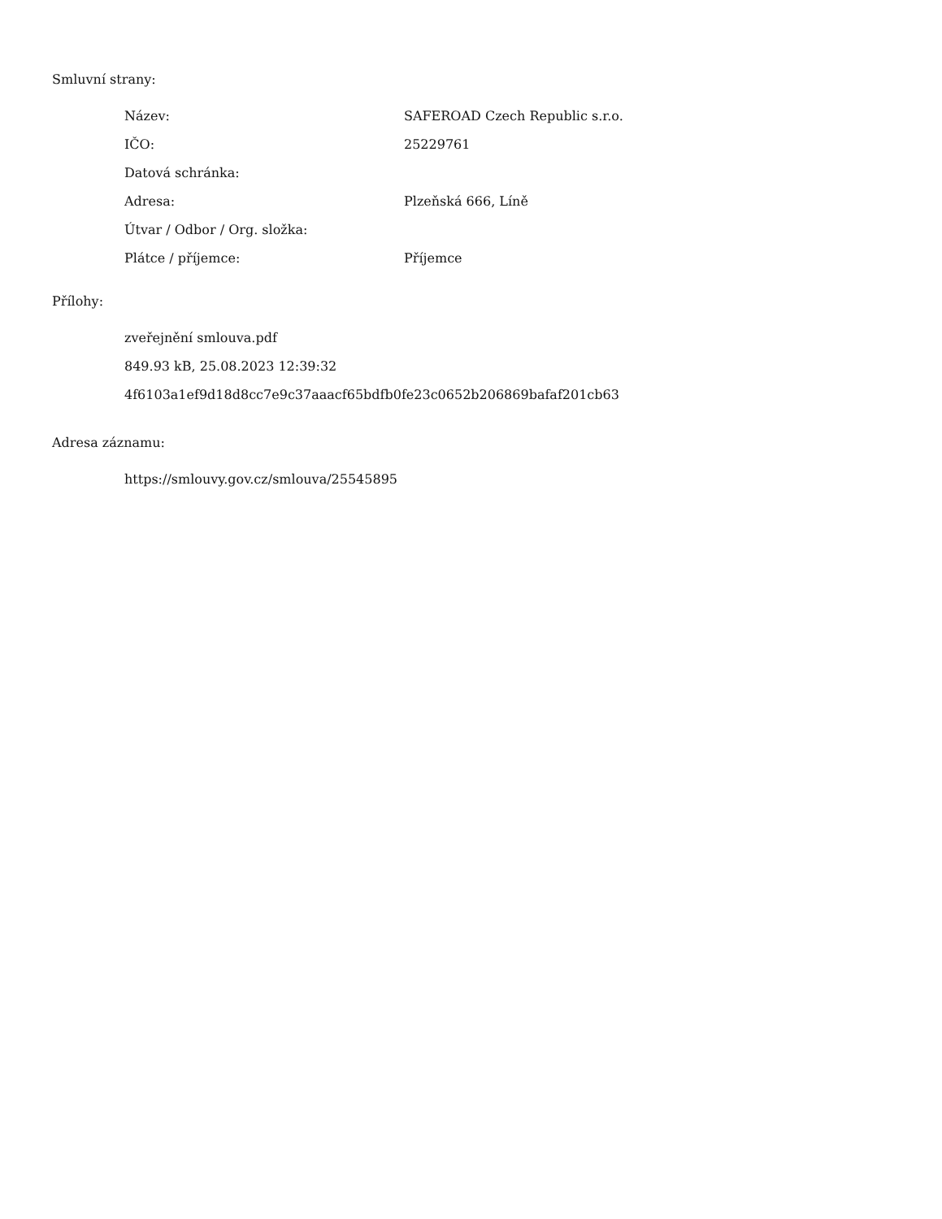Smluvní strany:
| Název: | SAFEROAD Czech Republic s.r.o. |
| IČO: | 25229761 |
| Datová schránka: | |
| Adresa: | Plzeňská 666, Líně |
| Útvar / Odbor / Org. složka: | |
| Plátce / příjemce: | Příjemce |
Přílohy:
zveřejnění smlouva.pdf
849.93 kB, 25.08.2023 12:39:32
4f6103a1ef9d18d8cc7e9c37aaacf65bdfb0fe23c0652b206869bafaf201cb63
Adresa záznamu:
https://smlouvy.gov.cz/smlouva/25545895